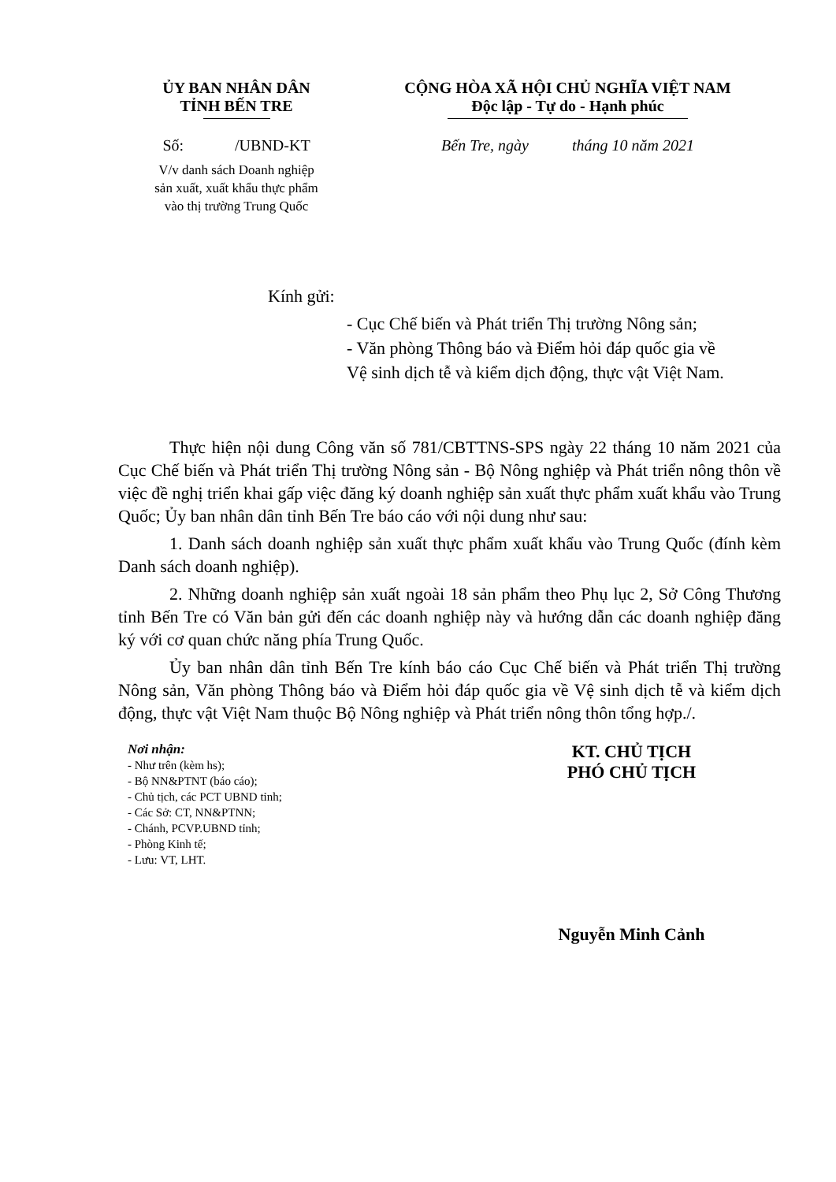ỦY BAN NHÂN DÂN
TỈNH BẾN TRE
Số: /UBND-KT
V/v danh sách Doanh nghiệp
sản xuất, xuất khẩu thực phẩm
vào thị trường Trung Quốc
CỘNG HÒA XÃ HỘI CHỦ NGHĨA VIỆT NAM
Độc lập - Tự do - Hạnh phúc
Bến Tre, ngày tháng 10 năm 2021
Kính gửi:
- Cục Chế biến và Phát triển Thị trường Nông sản;
- Văn phòng Thông báo và Điểm hỏi đáp quốc gia về
Vệ sinh dịch tễ và kiểm dịch động, thực vật Việt Nam.
Thực hiện nội dung Công văn số 781/CBTTNS-SPS ngày 22 tháng 10 năm 2021 của Cục Chế biến và Phát triển Thị trường Nông sản - Bộ Nông nghiệp và Phát triển nông thôn về việc đề nghị triển khai gấp việc đăng ký doanh nghiệp sản xuất thực phẩm xuất khẩu vào Trung Quốc; Ủy ban nhân dân tỉnh Bến Tre báo cáo với nội dung như sau:
1. Danh sách doanh nghiệp sản xuất thực phẩm xuất khẩu vào Trung Quốc (đính kèm Danh sách doanh nghiệp).
2. Những doanh nghiệp sản xuất ngoài 18 sản phẩm theo Phụ lục 2, Sở Công Thương tỉnh Bến Tre có Văn bản gửi đến các doanh nghiệp này và hướng dẫn các doanh nghiệp đăng ký với cơ quan chức năng phía Trung Quốc.
Ủy ban nhân dân tỉnh Bến Tre kính báo cáo Cục Chế biến và Phát triển Thị trường Nông sản, Văn phòng Thông báo và Điểm hỏi đáp quốc gia về Vệ sinh dịch tễ và kiểm dịch động, thực vật Việt Nam thuộc Bộ Nông nghiệp và Phát triển nông thôn tổng hợp./.
Nơi nhận:
- Như trên (kèm hs);
- Bộ NN&PTNT (báo cáo);
- Chủ tịch, các PCT UBND tỉnh;
- Các Sở: CT, NN&PTNN;
- Chánh, PCVP.UBND tỉnh;
- Phòng Kinh tế;
- Lưu: VT, LHT.
KT. CHỦ TỊCH
PHÓ CHỦ TỊCH
Nguyễn Minh Cảnh